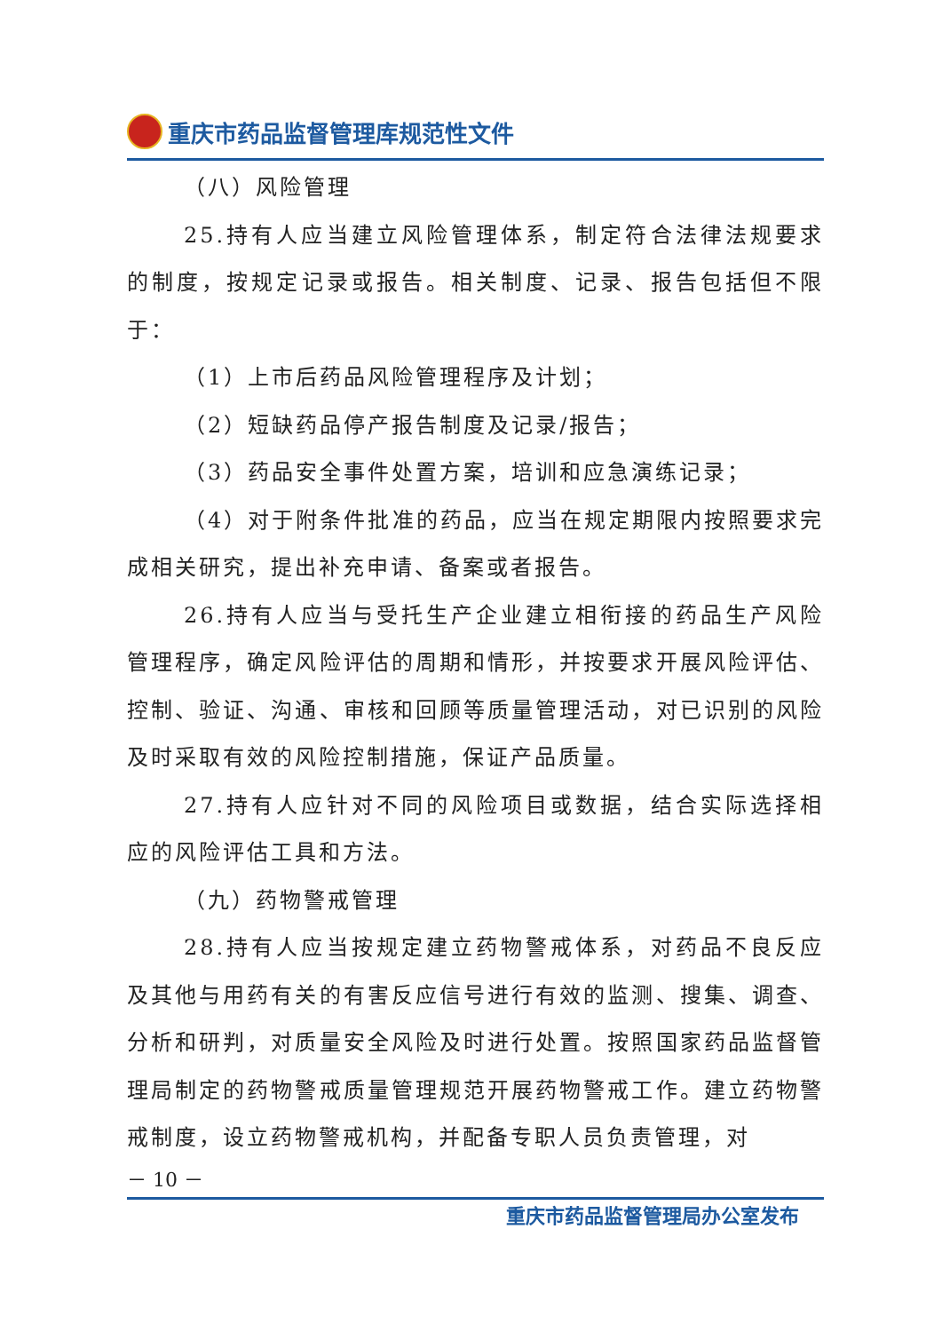重庆市药品监督管理库规范性文件
（八）风险管理
25.持有人应当建立风险管理体系，制定符合法律法规要求的制度，按规定记录或报告。相关制度、记录、报告包括但不限于：
（1）上市后药品风险管理程序及计划；
（2）短缺药品停产报告制度及记录/报告；
（3）药品安全事件处置方案，培训和应急演练记录；
（4）对于附条件批准的药品，应当在规定期限内按照要求完成相关研究，提出补充申请、备案或者报告。
26.持有人应当与受托生产企业建立相衔接的药品生产风险管理程序，确定风险评估的周期和情形，并按要求开展风险评估、控制、验证、沟通、审核和回顾等质量管理活动，对已识别的风险及时采取有效的风险控制措施，保证产品质量。
27.持有人应针对不同的风险项目或数据，结合实际选择相应的风险评估工具和方法。
（九）药物警戒管理
28.持有人应当按规定建立药物警戒体系，对药品不良反应及其他与用药有关的有害反应信号进行有效的监测、搜集、调查、分析和研判，对质量安全风险及时进行处置。按照国家药品监督管理局制定的药物警戒质量管理规范开展药物警戒工作。建立药物警戒制度，设立药物警戒机构，并配备专职人员负责管理，对
－ 10 －
重庆市药品监督管理局办公室发布